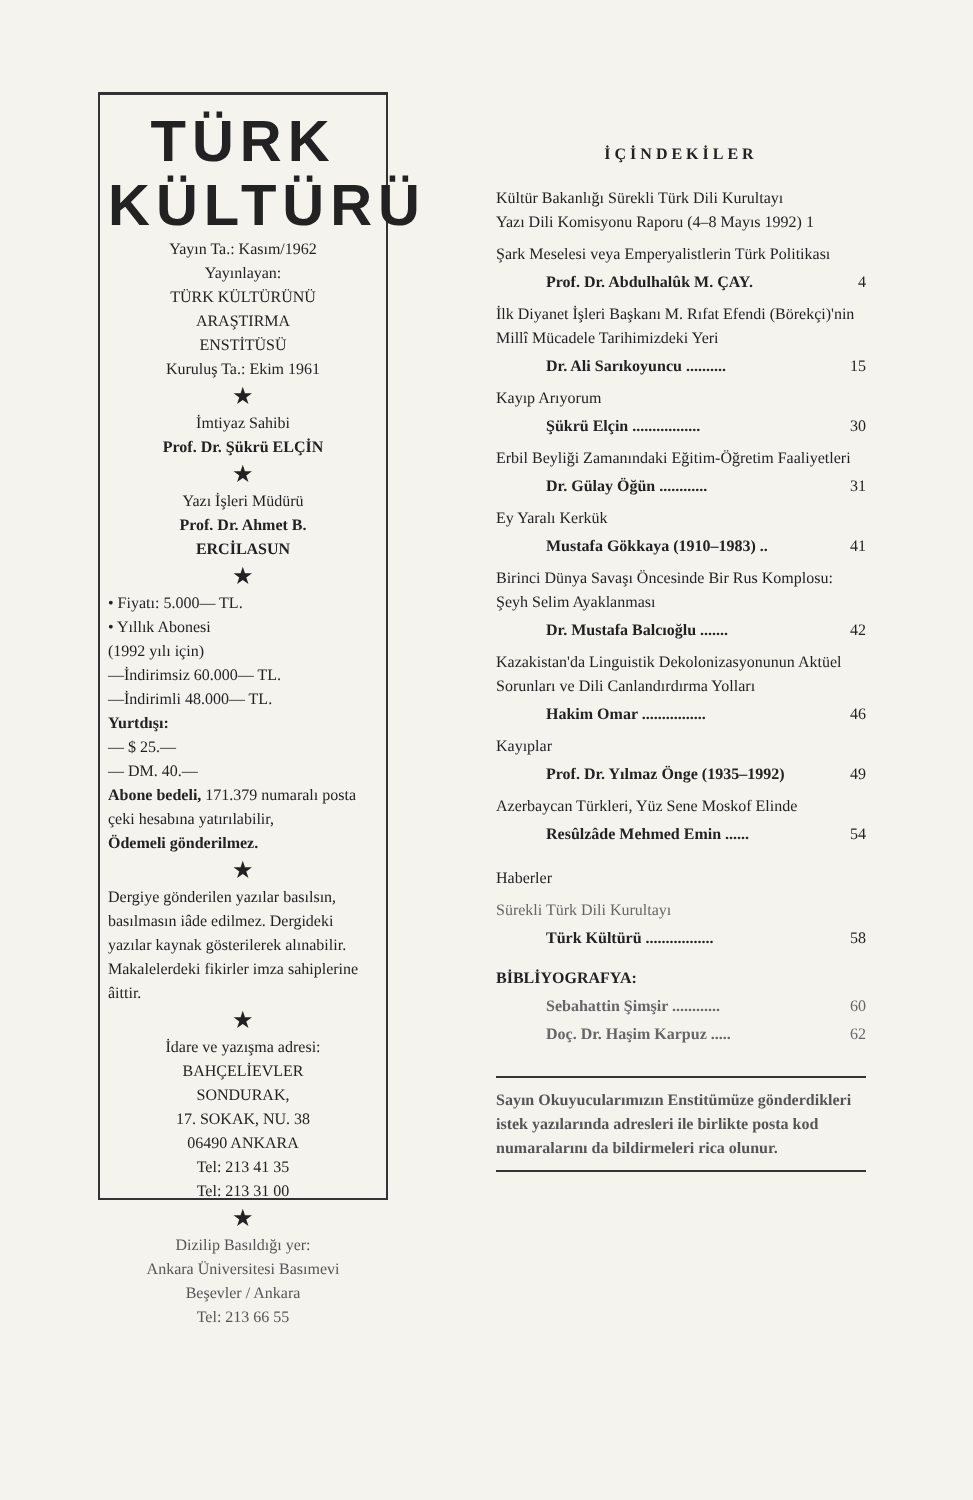TÜRK
KÜLTÜRÜ
Yayın Ta.: Kasım/1962
Yayınlayan:
TÜRK KÜLTÜRÜNÜ
ARAŞTIRMA
ENSTİTÜSÜ
Kuruluş Ta.: Ekim 1961
★
İmtiyaz Sahibi
Prof. Dr. Şükrü ELÇİN
★
Yazı İşleri Müdürü
Prof. Dr. Ahmet B.
ERCİLASUN
★
• Fiyatı: 5.000— TL.
• Yıllık Abonesi
(1992 yılı için)
—İndirimsiz 60.000— TL.
—İndirimli 48.000— TL.
Yurtdışı:
— $ 25.—
— DM. 40.—
Abone bedeli, 171.379 numaralı posta çeki hesabına yatırılabilir,
Ödemeli gönderilmez.
★
Dergiye gönderilen yazılar basılsın, basılmasın iâde edilmez. Dergideki yazılar kaynak gösterilerek alınabilir. Makalelerdeki fikirler imza sahiplerine âittir.
★
İdare ve yazışma adresi:
BAHÇELİEVLER
SONDURAK,
17. SOKAK, NU. 38
06490 ANKARA
Tel: 213 41 35
Tel: 213 31 00
★
Dizilip Basıldığı yer:
Ankara Üniversitesi Basımevi
Beşevler / Ankara
Tel: 213 66 55
İÇİNDEKİLER
Kültür Bakanlığı Sürekli Türk Dili Kurultayı
Yazı Dili Komisyonu Raporu (4–8 Mayıs 1992) 1
Şark Meselesi veya Emperyalistlerin Türk Politikası
Prof. Dr. Abdulhalûk M. ÇAY. 4
İlk Diyanet İşleri Başkanı M. Rıfat Efendi (Börekçi)'nin Millî Mücadele Tarihimizdeki Yeri
Dr. Ali Sarıkoyuncu .......... 15
Kayıp Arıyorum
Şükrü Elçin ................. 30
Erbil Beyliği Zamanındaki Eğitim-Öğretim Faaliyetleri
Dr. Gülay Öğün ............ 31
Ey Yaralı Kerkük
Mustafa Gökkaya (1910–1983) .. 41
Birinci Dünya Savaşı Öncesinde Bir Rus Komplosu:
Şeyh Selim Ayaklanması
Dr. Mustafa Balcıoğlu ....... 42
Kazakistan'da Linguistik Dekolonizasyonunun Aktüel Sorunları ve Dili Canlandırdırma Yolları
Hakim Omar ................ 46
Kayıplar
Prof. Dr. Yılmaz Önge (1935–1992) 49
Azerbaycan Türkleri, Yüz Sene Moskof Elinde
Resûlzâde Mehmed Emin ...... 54
Haberler
Sürekli Türk Dili Kurultayı
Türk Kültürü ................. 58
BİBLİYOGRAFYA:
Sebahattin Şimşir ............ 60
Doç. Dr. Haşim Karpuz ..... 62
Sayın Okuyucularımızın Enstitümüze gönderdikleri istek yazılarında adresleri ile birlikte posta kod numaralarını da bildirmeleri rica olunur.